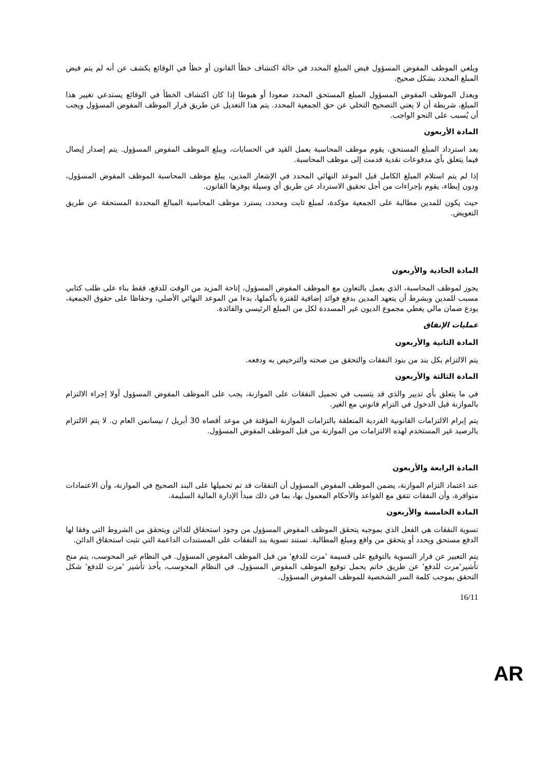ويلغي الموظف المفوض المسؤول قبض المبلغ المحدد في حالة اكتشاف خطأ القانون أو خطأ في الوقائع يكشف عن أنه لم يتم قبض المبلغ المحدد بشكل صحيح.
ويعدل الموظف المفوض المسؤول المبلغ المستحق المحدد صعودا أو هبوطا إذا كان اكتشاف الخطأ في الوقائع يستدعي تغيير هذا المبلغ، شريطة أن لا يعني التصحيح التخلي عن حق الجمعية المحدد. يتم هذا التعديل عن طريق قرار الموظف المفوض المسؤول ويجب أن يُسبب على النحو الواجب.
المادة الأربعون
بعد استرداد المبلغ المستحق، يقوم موظف المحاسبة بعمل القيد في الحسابات، ويبلغ الموظف المفوض المسؤول. يتم إصدار إيصال فيما يتعلق بأي مدفوعات نقدية قدمت إلى موظف المحاسبة.
إذا لم يتم استلام المبلغ الكامل قبل الموعد النهائي المحدد في الإشعار المدين، يبلغ موظف المحاسبة الموظف المفوض المسؤول، ودون إبطاء، يقوم بإجراءات من أجل تحقيق الاسترداد عن طريق أي وسيلة يوفرها القانون.
حيث يكون للمدين مطالبة على الجمعية مؤكدة، لمبلغ ثابت ومحدد، يسترد موظف المحاسبة المبالغ المحددة المستحقة عن طريق التعويض.
المادة الحادية والأربعون
يجوز لموظف المحاسبة، الذي يعمل بالتعاون مع الموظف المفوض المسؤول، إتاحة المزيد من الوقت للدفع، فقط بناء على طلب كتابي مسبب للمدين وبشرط أن يتعهد المدين بدفع فوائد إضافية للفترة بأكملها، بدءا من الموعد النهائي الأصلي، وحفاظا على حقوق الجمعية، يودع ضمان مالي يغطي مجموع الديون غير المسددة لكل من المبلغ الرئيسي والفائدة.
عمليات الإنفاق
المادة الثانية والأربعون
يتم الالتزام بكل بند من بنود النفقات والتحقق من صحته والترخيص به ودفعه.
المادة الثالثة والأربعون
في ما يتعلق بأي تدبير والذي قد يتسبب في تحميل النفقات على الموازنة، يجب على الموظف المفوض المسؤول أولا إجراء الالتزام بالموازنة قبل الدخول في التزام قانوني مع الغير.
يتم إبرام الالتزامات القانونية الفردية المتعلقة بالتزامات الموازنة المؤقتة في موعد أقصاه 30 أبريل / نيسانمن العام ن. لا يتم الالتزام بالرصيد غير المستخدم لهذه الالتزامات من الموازنة من قبل الموظف المفوض المسؤول.
المادة الرابعة والأربعون
عند اعتماد التزام الموازنة، يضمن الموظف المفوض المسؤول أن النفقات قد تم تحميلها على البند الصحيح في الموازنة، وأن الاعتمادات متوافرة، وأن النفقات تتفق مع القواعد والأحكام المعمول بها، بما في ذلك مبدأ الإدارة المالية السليمة.
المادة الخامسة والأربعون
تسوية النفقات هي الفعل الذي بموجبه يتحقق الموظف المفوض المسؤول من وجود استحقاق للدائن ويتحقق من الشروط التي وفقا لها الدفع مستحق ويحدد أو يتحقق من واقع ومبلغ المطالبة. تستند تسوية بند النفقات على المستندات الداعمة التي تثبت استحقاق الدائن.
يتم التعبير عن قرار التسوية بالتوقيع على قسيمة 'مرت للدفع' من قبل الموظف المفوض المسؤول. في النظام غير المحوسب، يتم منح تأشير'مرت للدفع' عن طريق خاتم يحمل توقيع الموظف المفوض المسؤول. في النظام المحوسب، يأخذ تأشير 'مرت للدفع' شكل التحقق بموجب كلمة السر الشخصية للموظف المفوض المسؤول.
16/11
AR